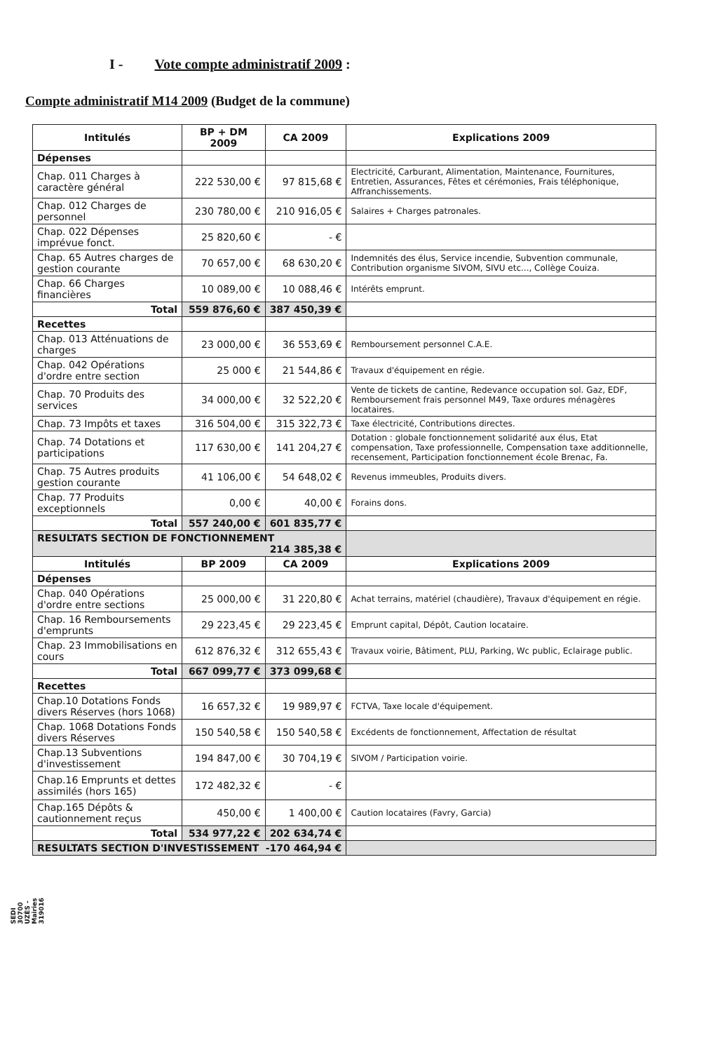I - Vote compte administratif 2009 :
Compte administratif M14 2009 (Budget de la commune)
| Intitulés | BP + DM 2009 | CA 2009 | Explications 2009 |
| --- | --- | --- | --- |
| Dépenses | | | |
| Chap. 011 Charges à caractère général | 222 530,00 € | 97 815,68 € | Electricité, Carburant, Alimentation, Maintenance, Fournitures, Entretien, Assurances, Fêtes et cérémonies, Frais téléphonique, Affranchissements. |
| Chap. 012 Charges de personnel | 230 780,00 € | 210 916,05 € | Salaires + Charges patronales. |
| Chap. 022 Dépenses imprévue fonct. | 25 820,60 € | - € | |
| Chap. 65 Autres charges de gestion courante | 70 657,00 € | 68 630,20 € | Indemnités des élus, Service incendie, Subvention communale, Contribution organisme SIVOM, SIVU etc..., Collège Couiza. |
| Chap. 66 Charges financières | 10 089,00 € | 10 088,46 € | Intérêts emprunt. |
| Total | 559 876,60 € | 387 450,39 € | |
| Recettes | | | |
| Chap. 013 Atténuations de charges | 23 000,00 € | 36 553,69 € | Remboursement personnel C.A.E. |
| Chap. 042 Opérations d'ordre entre section | 25 000 € | 21 544,86 € | Travaux d'équipement en régie. |
| Chap. 70 Produits des services | 34 000,00 € | 32 522,20 € | Vente de tickets de cantine, Redevance occupation sol. Gaz, EDF, Remboursement frais personnel M49, Taxe ordures ménagères locataires. |
| Chap. 73 Impôts et taxes | 316 504,00 € | 315 322,73 € | Taxe électricité, Contributions directes. |
| Chap. 74 Dotations et participations | 117 630,00 € | 141 204,27 € | Dotation : globale fonctionnement solidarité aux élus, Etat compensation, Taxe professionnelle, Compensation taxe additionnelle, recensement, Participation fonctionnement école Brenac, Fa. |
| Chap. 75 Autres produits gestion courante | 41 106,00 € | 54 648,02 € | Revenus immeubles, Produits divers. |
| Chap. 77 Produits exceptionnels | 0,00 € | 40,00 € | Forains dons. |
| Total | 557 240,00 € | 601 835,77 € | |
| RESULTATS SECTION DE FONCTIONNEMENT 214 385,38 € | | | |
| Intitulés | BP 2009 | CA 2009 | Explications 2009 |
| Dépenses | | | |
| Chap. 040 Opérations d'ordre entre sections | 25 000,00 € | 31 220,80 € | Achat terrains, matériel (chaudière), Travaux d'équipement en régie. |
| Chap. 16 Remboursements d'emprunts | 29 223,45 € | 29 223,45 € | Emprunt capital, Dépôt, Caution locataire. |
| Chap. 23 Immobilisations en cours | 612 876,32 € | 312 655,43 € | Travaux voirie, Bâtiment, PLU, Parking, Wc public, Eclairage public. |
| Total | 667 099,77 € | 373 099,68 € | |
| Recettes | | | |
| Chap.10 Dotations Fonds divers Réserves (hors 1068) | 16 657,32 € | 19 989,97 € | FCTVA, Taxe locale d'équipement. |
| Chap. 1068 Dotations Fonds divers Réserves | 150 540,58 € | 150 540,58 € | Excédents de fonctionnement, Affectation de résultat |
| Chap.13 Subventions d'investissement | 194 847,00 € | 30 704,19 € | SIVOM / Participation voirie. |
| Chap.16 Emprunts et dettes assimilés (hors 165) | 172 482,32 € | - € | |
| Chap.165 Dépôts & cautionnement reçus | 450,00 € | 1 400,00 € | Caution locataires (Favry, Garcia) |
| Total | 534 977,22 € | 202 634,74 € | |
| RESULTATS SECTION D'INVESTISSEMENT -170 464,94 € | | | |
SEDI 30700 UZÈS - Mairies 319016